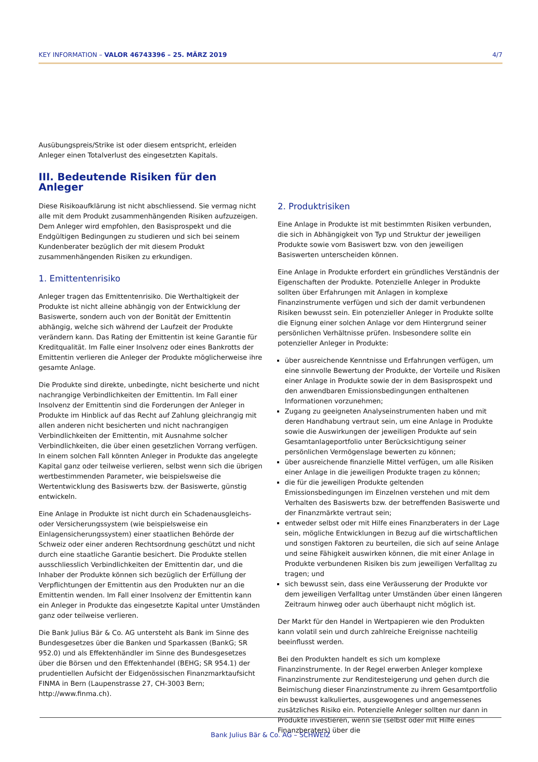KEY INFORMATION – VALOR 46743396 – 25. MÄRZ 2019 4/7
Ausübungspreis/Strike ist oder diesem entspricht, erleiden Anleger einen Totalverlust des eingesetzten Kapitals.
III. Bedeutende Risiken für den Anleger
Diese Risikoaufklärung ist nicht abschliessend. Sie vermag nicht alle mit dem Produkt zusammenhängenden Risiken aufzuzeigen. Dem Anleger wird empfohlen, den Basisprospekt und die Endgültigen Bedingungen zu studieren und sich bei seinem Kundenberater bezüglich der mit diesem Produkt zusammenhängenden Risiken zu erkundigen.
1. Emittentenrisiko
Anleger tragen das Emittentenrisiko. Die Werthaltigkeit der Produkte ist nicht alleine abhängig von der Entwicklung der Basiswerte, sondern auch von der Bonität der Emittentin abhängig, welche sich während der Laufzeit der Produkte verändern kann. Das Rating der Emittentin ist keine Garantie für Kreditqualität. Im Falle einer Insolvenz oder eines Bankrotts der Emittentin verlieren die Anleger der Produkte möglicherweise ihre gesamte Anlage.
Die Produkte sind direkte, unbedingte, nicht besicherte und nicht nachrangige Verbindlichkeiten der Emittentin. Im Fall einer Insolvenz der Emittentin sind die Forderungen der Anleger in Produkte im Hinblick auf das Recht auf Zahlung gleichrangig mit allen anderen nicht besicherten und nicht nachrangigen Verbindlichkeiten der Emittentin, mit Ausnahme solcher Verbindlichkeiten, die über einen gesetzlichen Vorrang verfügen. In einem solchen Fall könnten Anleger in Produkte das angelegte Kapital ganz oder teilweise verlieren, selbst wenn sich die übrigen wertbestimmenden Parameter, wie beispielsweise die Wertentwicklung des Basiswerts bzw. der Basiswerte, günstig entwickeln.
Eine Anlage in Produkte ist nicht durch ein Schadenausgleichs- oder Versicherungssystem (wie beispielsweise ein Einlagensicherungssystem) einer staatlichen Behörde der Schweiz oder einer anderen Rechtsordnung geschützt und nicht durch eine staatliche Garantie besichert. Die Produkte stellen ausschliesslich Verbindlichkeiten der Emittentin dar, und die Inhaber der Produkte können sich bezüglich der Erfüllung der Verpflichtungen der Emittentin aus den Produkten nur an die Emittentin wenden. Im Fall einer Insolvenz der Emittentin kann ein Anleger in Produkte das eingesetzte Kapital unter Umständen ganz oder teilweise verlieren.
Die Bank Julius Bär & Co. AG untersteht als Bank im Sinne des Bundesgesetzes über die Banken und Sparkassen (BankG; SR 952.0) und als Effektenhändler im Sinne des Bundesgesetzes über die Börsen und den Effektenhandel (BEHG; SR 954.1) der prudentiellen Aufsicht der Eidgenössischen Finanzmarktaufsicht FINMA in Bern (Laupenstrasse 27, CH-3003 Bern; http://www.finma.ch).
2. Produktrisiken
Eine Anlage in Produkte ist mit bestimmten Risiken verbunden, die sich in Abhängigkeit von Typ und Struktur der jeweiligen Produkte sowie vom Basiswert bzw. von den jeweiligen Basiswerten unterscheiden können.
Eine Anlage in Produkte erfordert ein gründliches Verständnis der Eigenschaften der Produkte. Potenzielle Anleger in Produkte sollten über Erfahrungen mit Anlagen in komplexe Finanzinstrumente verfügen und sich der damit verbundenen Risiken bewusst sein. Ein potenzieller Anleger in Produkte sollte die Eignung einer solchen Anlage vor dem Hintergrund seiner persönlichen Verhältnisse prüfen. Insbesondere sollte ein potenzieller Anleger in Produkte:
über ausreichende Kenntnisse und Erfahrungen verfügen, um eine sinnvolle Bewertung der Produkte, der Vorteile und Risiken einer Anlage in Produkte sowie der in dem Basisprospekt und den anwendbaren Emissionsbedingungen enthaltenen Informationen vorzunehmen;
Zugang zu geeigneten Analyseinstrumenten haben und mit deren Handhabung vertraut sein, um eine Anlage in Produkte sowie die Auswirkungen der jeweiligen Produkte auf sein Gesamtanlageportfolio unter Berücksichtigung seiner persönlichen Vermögenslage bewerten zu können;
über ausreichende finanzielle Mittel verfügen, um alle Risiken einer Anlage in die jeweiligen Produkte tragen zu können;
die für die jeweiligen Produkte geltenden Emissionsbedingungen im Einzelnen verstehen und mit dem Verhalten des Basiswerts bzw. der betreffenden Basiswerte und der Finanzmärkte vertraut sein;
entweder selbst oder mit Hilfe eines Finanzberaters in der Lage sein, mögliche Entwicklungen in Bezug auf die wirtschaftlichen und sonstigen Faktoren zu beurteilen, die sich auf seine Anlage und seine Fähigkeit auswirken können, die mit einer Anlage in Produkte verbundenen Risiken bis zum jeweiligen Verfalltag zu tragen; und
sich bewusst sein, dass eine Veräusserung der Produkte vor dem jeweiligen Verfalltag unter Umständen über einen längeren Zeitraum hinweg oder auch überhaupt nicht möglich ist.
Der Markt für den Handel in Wertpapieren wie den Produkten kann volatil sein und durch zahlreiche Ereignisse nachteilig beeinflusst werden.
Bei den Produkten handelt es sich um komplexe Finanzinstrumente. In der Regel erwerben Anleger komplexe Finanzinstrumente zur Renditesteigerung und gehen durch die Beimischung dieser Finanzinstrumente zu ihrem Gesamtportfolio ein bewusst kalkuliertes, ausgewogenes und angemessenes zusätzliches Risiko ein. Potenzielle Anleger sollten nur dann in Produkte investieren, wenn sie (selbst oder mit Hilfe eines Finanzberaters) über die
Bank Julius Bär & Co. AG – SCHWEIZ